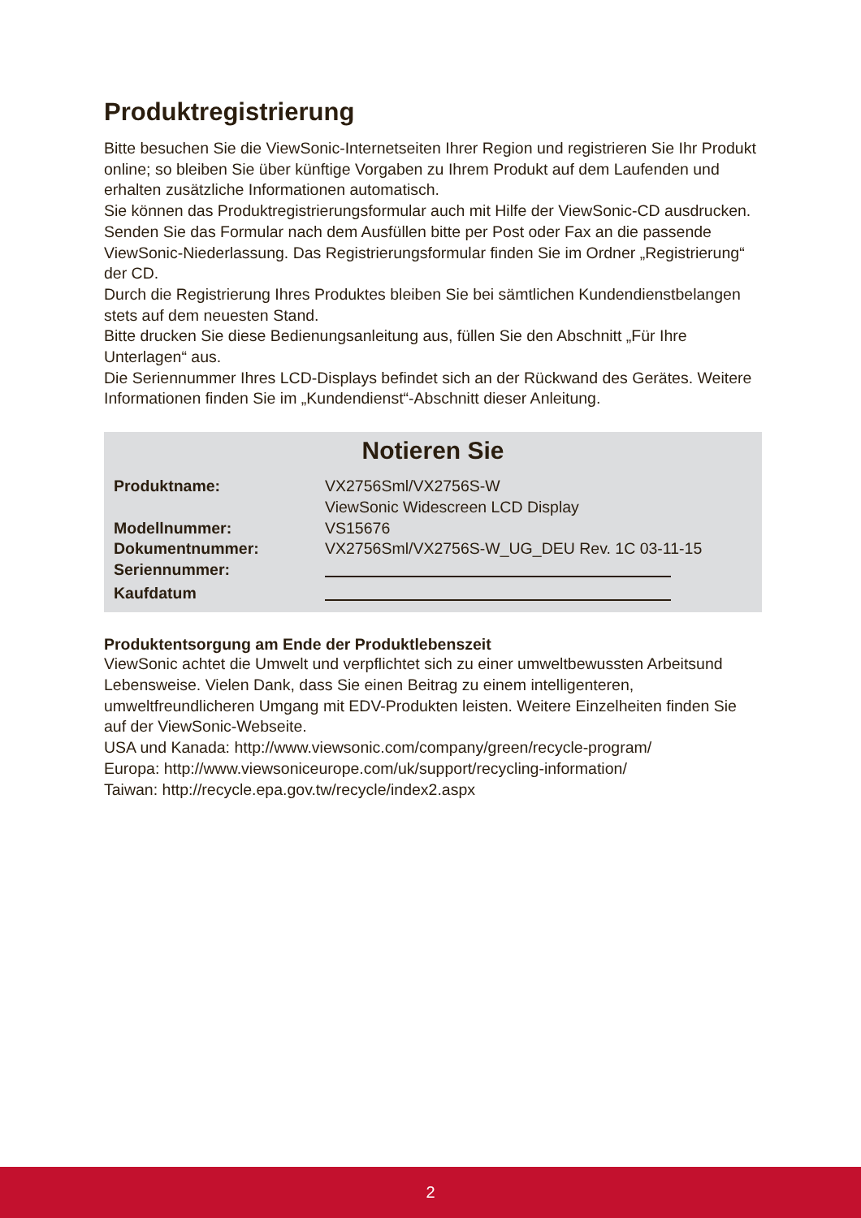Produktregistrierung
Bitte besuchen Sie die ViewSonic-Internetseiten Ihrer Region und registrieren Sie Ihr Produkt online; so bleiben Sie über künftige Vorgaben zu Ihrem Produkt auf dem Laufenden und erhalten zusätzliche Informationen automatisch.
Sie können das Produktregistrierungsformular auch mit Hilfe der ViewSonic-CD ausdrucken. Senden Sie das Formular nach dem Ausfüllen bitte per Post oder Fax an die passende ViewSonic-Niederlassung. Das Registrierungsformular finden Sie im Ordner „Registrierung“ der CD.
Durch die Registrierung Ihres Produktes bleiben Sie bei sämtlichen Kundendienstbelangen stets auf dem neuesten Stand.
Bitte drucken Sie diese Bedienungsanleitung aus, füllen Sie den Abschnitt „Für Ihre Unterlagen“ aus.
Die Seriennummer Ihres LCD-Displays befindet sich an der Rückwand des Gerätes. Weitere Informationen finden Sie im „Kundendienst“-Abschnitt dieser Anleitung.
Notieren Sie
| Produktname: | VX2756Sml/VX2756S-W ViewSonic Widescreen LCD Display |
| Modellnummer: | VS15676 |
| Dokumentnummer: | VX2756Sml/VX2756S-W_UG_DEU Rev. 1C 03-11-15 |
| Seriennummer: | |
| Kaufdatum | |
Produktentsorgung am Ende der Produktlebenszeit
ViewSonic achtet die Umwelt und verpflichtet sich zu einer umweltbewussten Arbeitsund Lebensweise. Vielen Dank, dass Sie einen Beitrag zu einem intelligenteren, umweltfreundlicheren Umgang mit EDV-Produkten leisten. Weitere Einzelheiten finden Sie auf der ViewSonic-Webseite.
USA und Kanada: http://www.viewsonic.com/company/green/recycle-program/
Europa: http://www.viewsoniceurope.com/uk/support/recycling-information/
Taiwan: http://recycle.epa.gov.tw/recycle/index2.aspx
2